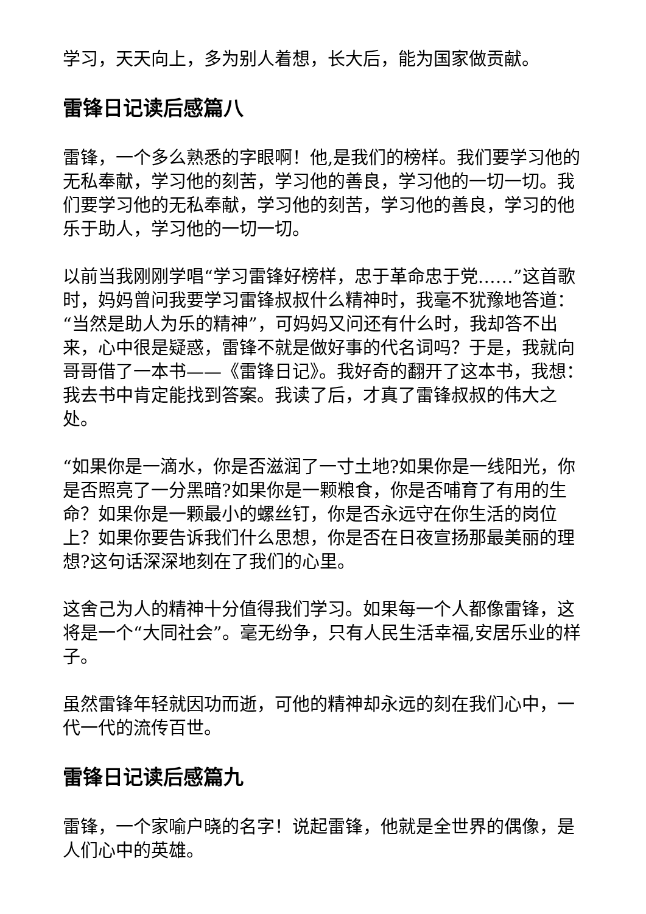学习，天天向上，多为别人着想，长大后，能为国家做贡献。
雷锋日记读后感篇八
雷锋，一个多么熟悉的字眼啊！他,是我们的榜样。我们要学习他的无私奉献，学习他的刻苦，学习他的善良，学习他的一切一切。我们要学习他的无私奉献，学习他的刻苦，学习他的善良，学习的他乐于助人，学习他的一切一切。
以前当我刚刚学唱“学习雷锋好榜样，忠于革命忠于党……”这首歌时，妈妈曾问我要学习雷锋叔叔什么精神时，我毫不犹豫地答道：“当然是助人为乐的精神”，可妈妈又问还有什么时，我却答不出来，心中很是疑惑，雷锋不就是做好事的代名词吗？于是，我就向哥哥借了一本书——《雷锋日记》。我好奇的翻开了这本书，我想：我去书中肯定能找到答案。我读了后，才真了雷锋叔叔的伟大之处。
“如果你是一滴水，你是否滋润了一寸土地?如果你是一线阳光，你是否照亮了一分黑暗?如果你是一颗粮食，你是否哺育了有用的生命？如果你是一颗最小的螺丝钉，你是否永远守在你生活的岗位上？如果你要告诉我们什么思想，你是否在日夜宣扬那最美丽的理想?这句话深深地刻在了我们的心里。
这舍己为人的精神十分值得我们学习。如果每一个人都像雷锋，这将是一个“大同社会”。毫无纷争，只有人民生活幸福,安居乐业的样子。
虽然雷锋年轻就因功而逝，可他的精神却永远的刻在我们心中，一代一代的流传百世。
雷锋日记读后感篇九
雷锋，一个家喻户晓的名字！说起雷锋，他就是全世界的偶像，是人们心中的英雄。